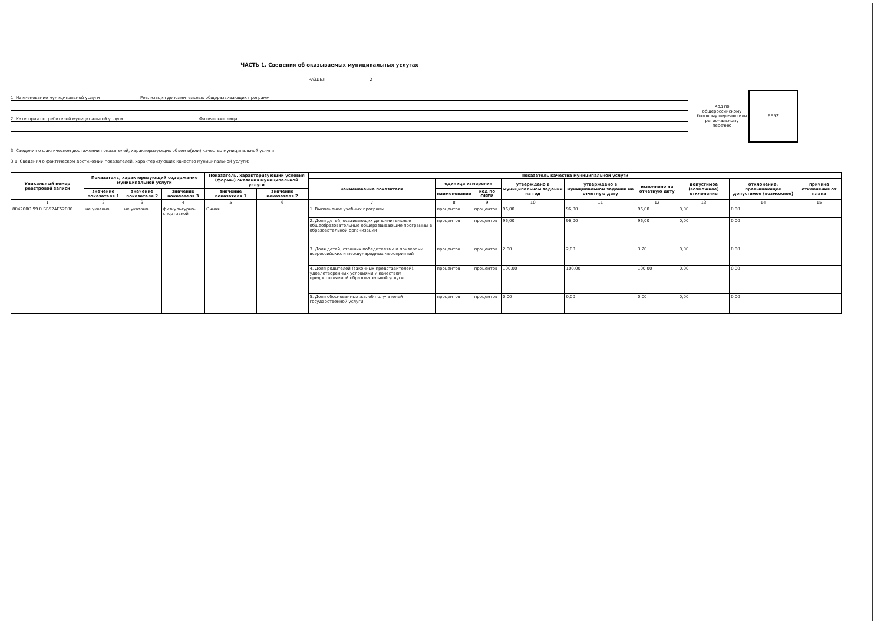ЧАСТЬ 1. Сведения об оказываемых муниципальных услугах
РАЗДЕЛ 2
1. Наименование муниципальной услуги Реализация дополнительных общеразвивающих программ
2. Категории потребителей муниципальной услуги Физические лица
Код по общероссийскому базовому перечню или региональному перечню
ББ52
3. Сведения о фактическом достижении показателей, характеризующих объем и(или) качество муниципальной услуги
3.1. Сведения о фактическом достижении показателей, характеризующих качество муниципальной услуги:
| Уникальный номер реестровой записи | Показатель, характеризующий содержание муниципальной услуги | | | Показатель, характеризующий условия (формы) оказания муниципальной услуги | | Показатель качества муниципальной услуги | | | | | | | | |
| --- | --- | --- | --- | --- | --- | --- | --- | --- | --- | --- | --- | --- | --- | --- |
| | | | | | | наименование показателя | единица измерения | | утверждено в муниципальном задании на год | утверждено в муниципальном задании на отчетную дату | исполнено на отчетную дату | допустимое (возможное) отклонение | отклонение, превышающее допустимое (возможное) | причина отклонения от плана |
| | значение показателя 1 | значение показателя 2 | значение показателя 3 | значение показателя 1 | значение показателя 2 | | наименование | код по ОКЕИ | | | | | | |
| 1 | 2 | 3 | 4 | 5 | 6 | 7 | 8 | 9 | 10 | 11 | 12 | 13 | 14 | 15 |
| 804200О.99.0.ББ52АЕ52000 | не указано | не указано | физкультурно-спортивной | Очная | | 1. Выполнение учебных программ | процентов | процентов | 96,00 | 96,00 | 96,00 | 0,00 | 0,00 | |
| | | | | | | 2. Доля детей, осваивающих дополнительные общеобразовательные общеразвивающие программы в образовательной организации | процентов | процентов | 96,00 | 96,00 | 96,00 | 0,00 | 0,00 | |
| | | | | | | 3. Доля детей, ставших победителями и призерами всероссийских и международных мероприятий | процентов | процентов | 2,00 | 2,00 | 3,20 | 0,00 | 0,00 | |
| | | | | | | 4. Доля родителей (законных представителей), удовлетворенных условиями и качеством предоставляемой образовательной услуги | процентов | процентов | 100,00 | 100,00 | 100,00 | 0,00 | 0,00 | |
| | | | | | | 5. Доля обоснованных жалоб получателей государственной услуги | процентов | процентов | 0,00 | 0,00 | 0,00 | 0,00 | 0,00 | |